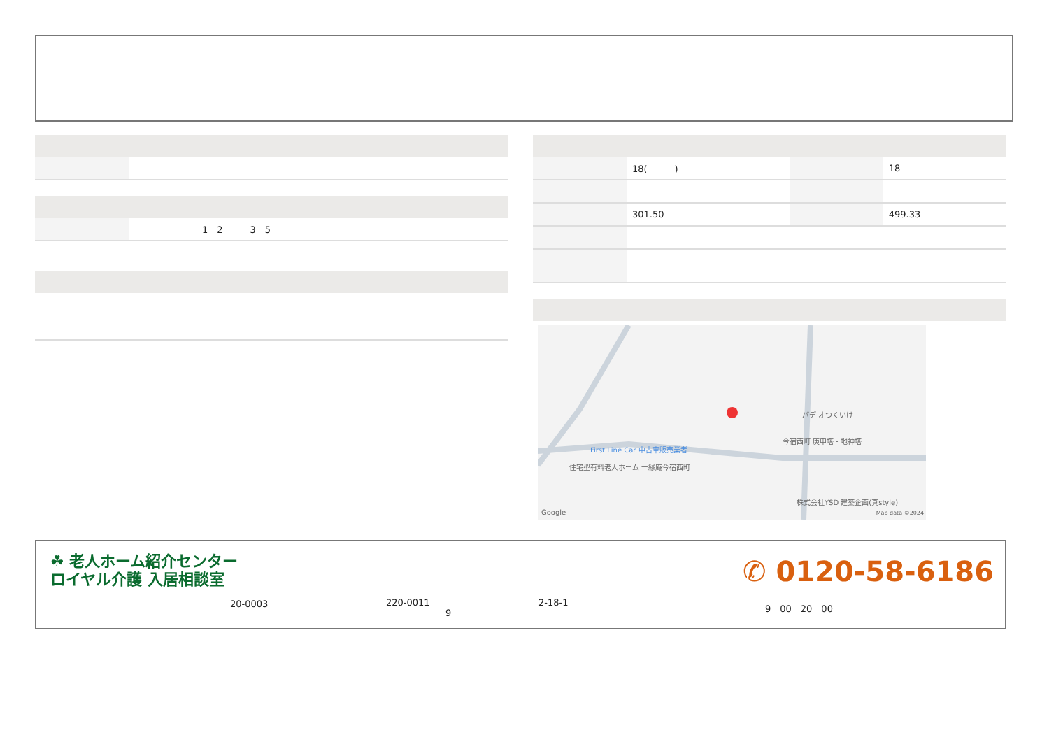| | 1 2 3 5 |
| | 18( ) | | 18 |
| | 301.50 | | 499.33 |
パデ オつくいけ
今宿西町 庚申塔・地神塔
First Line Car 中古車販売業者
住宅型有料老人ホーム 一縁庵今宿西町
株式会社YSD 建築企画(真style)
Google Map data ©2024
☘ 老人ホーム紹介センター
ロイヤル介護 入居相談室
20-0003
220-0011
9
2-18-1
✆ 0120-58-6186
9　00　20　00